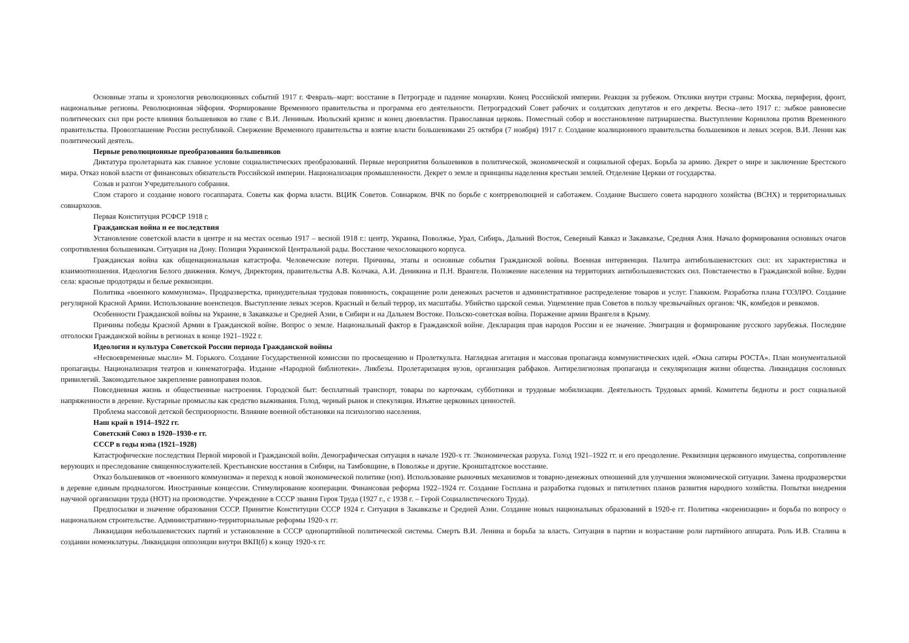Основные этапы и хронология революционных событий 1917 г. Февраль–март: восстание в Петрограде и падение монархии. Конец Российской империи. Реакция за рубежом. Отклики внутри страны: Москва, периферия, фронт, национальные регионы. Революционная эйфория. Формирование Временного правительства и программа его деятельности. Петроградский Совет рабочих и солдатских депутатов и его декреты. Весна–лето 1917 г.: зыбкое равновесие политических сил при росте влияния большевиков во главе с В.И. Лениным. Июльский кризис и конец двоевластия. Православная церковь. Поместный собор и восстановление патриаршества. Выступление Корнилова против Временного правительства. Провозглашение России республикой. Свержение Временного правительства и взятие власти большевиками 25 октября (7 ноября) 1917 г. Создание коалиционного правительства большевиков и левых эсеров. В.И. Ленин как политический деятель.
Первые революционные преобразования большевиков
Диктатура пролетариата как главное условие социалистических преобразований. Первые мероприятия большевиков в политической, экономической и социальной сферах. Борьба за армию. Декрет о мире и заключение Брестского мира. Отказ новой власти от финансовых обязательств Российской империи. Национализация промышленности. Декрет о земле и принципы наделения крестьян землей. Отделение Церкви от государства.
Созыв и разгон Учредительного собрания.
Слом старого и создание нового госаппарата. Советы как форма власти. ВЦИК Советов. Совнарком. ВЧК по борьбе с контрреволюцией и саботажем. Создание Высшего совета народного хозяйства (ВСНХ) и территориальных совнархозов.
Первая Конституция РСФСР 1918 г.
Гражданская война и ее последствия
Установление советской власти в центре и на местах осенью 1917 – весной 1918 г.: центр, Украина, Поволжье, Урал, Сибирь, Дальний Восток, Северный Кавказ и Закавказье, Средняя Азия. Начало формирования основных очагов сопротивления большевикам. Ситуация на Дону. Позиция Украинской Центральной рады. Восстание чехословацкого корпуса.
Гражданская война как общенациональная катастрофа. Человеческие потери. Причины, этапы и основные события Гражданской войны. Военная интервенция. Палитра антибольшевистских сил: их характеристика и взаимоотношения. Идеология Белого движения. Комуч, Директория, правительства А.В. Колчака, А.И. Деникина и П.Н. Врангеля. Положение населения на территориях антибольшевистских сил. Повстанчество в Гражданской войне. Будни села: красные продотряды и белые реквизиции.
Политика «военного коммунизма». Продразверстка, принудительная трудовая повинность, сокращение роли денежных расчетов и административное распределение товаров и услуг. Главкизм. Разработка плана ГОЭЛРО. Создание регулярной Красной Армии. Использование военспецов. Выступление левых эсеров. Красный и белый террор, их масштабы. Убийство царской семьи. Ущемление прав Советов в пользу чрезвычайных органов: ЧК, комбедов и ревкомов.
Особенности Гражданской войны на Украине, в Закавказье и Средней Азии, в Сибири и на Дальнем Востоке. Польско-советская война. Поражение армии Врангеля в Крыму.
Причины победы Красной Армии в Гражданской войне. Вопрос о земле. Национальный фактор в Гражданской войне. Декларация прав народов России и ее значение. Эмиграция и формирование русского зарубежья. Последние отголоски Гражданской войны в регионах в конце 1921–1922 г.
Идеология и культура Советской России периода Гражданской войны
«Несвоевременные мысли» М. Горького. Создание Государственной комиссии по просвещению и Пролеткульта. Наглядная агитация и массовая пропаганда коммунистических идей. «Окна сатиры РОСТА». План монументальной пропаганды. Национализация театров и кинематографа. Издание «Народной библиотеки». Ликбезы. Пролетаризация вузов, организация рабфаков. Антирелигиозная пропаганда и секуляризация жизни общества. Ликвидация сословных привилегий. Законодательное закрепление равноправия полов.
Повседневная жизнь и общественные настроения. Городской быт: бесплатный транспорт, товары по карточкам, субботники и трудовые мобилизации. Деятельность Трудовых армий. Комитеты бедноты и рост социальной напряженности в деревне. Кустарные промыслы как средство выживания. Голод, черный рынок и спекуляция. Изъятие церковных ценностей.
Проблема массовой детской беспризорности. Влияние военной обстановки на психологию населения.
Наш край в 1914–1922 гг.
Советский Союз в 1920–1930-е гг.
СССР в годы нэпа (1921–1928)
Катастрофические последствия Первой мировой и Гражданской войн. Демографическая ситуация в начале 1920-х гг. Экономическая разруха. Голод 1921–1922 гг. и его преодоление. Реквизиция церковного имущества, сопротивление верующих и преследование священнослужителей. Крестьянские восстания в Сибири, на Тамбовщине, в Поволжье и другие. Кронштадтское восстание.
Отказ большевиков от «военного коммунизма» и переход к новой экономической политике (нэп). Использование рыночных механизмов и товарно-денежных отношений для улучшения экономической ситуации. Замена продразверстки в деревне единым продналогом. Иностранные концессии. Стимулирование кооперации. Финансовая реформа 1922–1924 гг. Создание Госплана и разработка годовых и пятилетних планов развития народного хозяйства. Попытки внедрения научной организации труда (НОТ) на производстве. Учреждение в СССР звания Героя Труда (1927 г., с 1938 г. – Герой Социалистического Труда).
Предпосылки и значение образования СССР. Принятие Конституции СССР 1924 г. Ситуация в Закавказье и Средней Азии. Создание новых национальных образований в 1920-е гг. Политика «коренизации» и борьба по вопросу о национальном строительстве. Административно-территориальные реформы 1920-х гг.
Ликвидация небольшевистских партий и установление в СССР однопартийной политической системы. Смерть В.И. Ленина и борьба за власть. Ситуация в партии и возрастание роли партийного аппарата. Роль И.В. Сталина в создании номенклатуры. Ликвидация оппозиции внутри ВКП(б) к концу 1920-х гг.